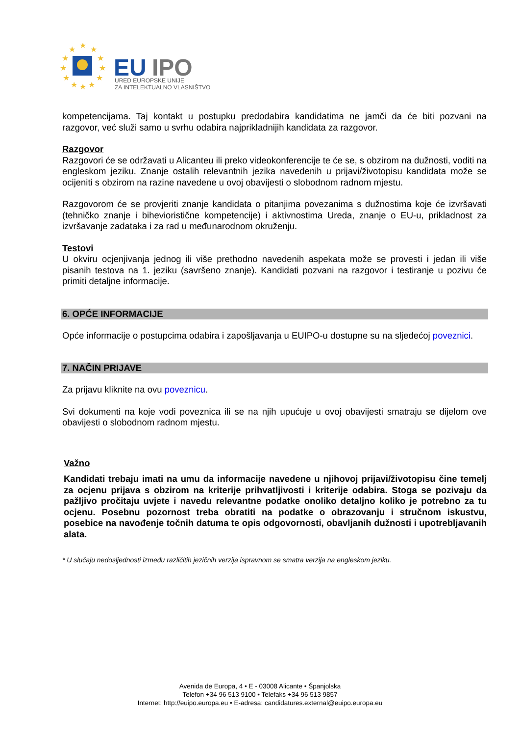★
★
★
★
★
★
★
★
★
★
★
★
EU
IPO
URED EUROPSKE UNIJE
ZA INTELEKTUALNO VLASNIŠTVO
kompetencijama. Taj kontakt u postupku predodabira kandidatima ne jamči da će biti pozvani na razgovor, već služi samo u svrhu odabira najprikladnijih kandidata za razgovor.
Razgovor
Razgovori će se održavati u Alicanteu ili preko videokonferencije te će se, s obzirom na dužnosti, voditi na engleskom jeziku. Znanje ostalih relevantnih jezika navedenih u prijavi/životopisu kandidata može se ocijeniti s obzirom na razine navedene u ovoj obavijesti o slobodnom radnom mjestu.
Razgovorom će se provjeriti znanje kandidata o pitanjima povezanima s dužnostima koje će izvršavati (tehničko znanje i bihevioristične kompetencije) i aktivnostima Ureda, znanje o EU-u, prikladnost za izvršavanje zadataka i za rad u međunarodnom okruženju.
Testovi
U okviru ocjenjivanja jednog ili više prethodno navedenih aspekata može se provesti i jedan ili više pisanih testova na 1. jeziku (savršeno znanje). Kandidati pozvani na razgovor i testiranje u pozivu će primiti detaljne informacije.
6. OPĆE INFORMACIJE
Opće informacije o postupcima odabira i zapošljavanja u EUIPO-u dostupne su na sljedećoj poveznici.
7. NAČIN PRIJAVE
Za prijavu kliknite na ovu poveznicu.
Svi dokumenti na koje vodi poveznica ili se na njih upućuje u ovoj obavijesti smatraju se dijelom ove obavijesti o slobodnom radnom mjestu.
Važno
Kandidati trebaju imati na umu da informacije navedene u njihovoj prijavi/životopisu čine temelj za ocjenu prijava s obzirom na kriterije prihvatljivosti i kriterije odabira. Stoga se pozivaju da pažljivo pročitaju uvjete i navedu relevantne podatke onoliko detaljno koliko je potrebno za tu ocjenu. Posebnu pozornost treba obratiti na podatke o obrazovanju i stručnom iskustvu, posebice na navođenje točnih datuma te opis odgovornosti, obavljanih dužnosti i upotrebljavanih alata.
* U slučaju nedosljednosti između različitih jezičnih verzija ispravnom se smatra verzija na engleskom jeziku.
Avenida de Europa, 4 • E - 03008 Alicante • Španjolska
Telefon +34 96 513 9100 • Telefaks +34 96 513 9857
Internet: http://euipo.europa.eu • E-adresa: candidatures.external@euipo.europa.eu